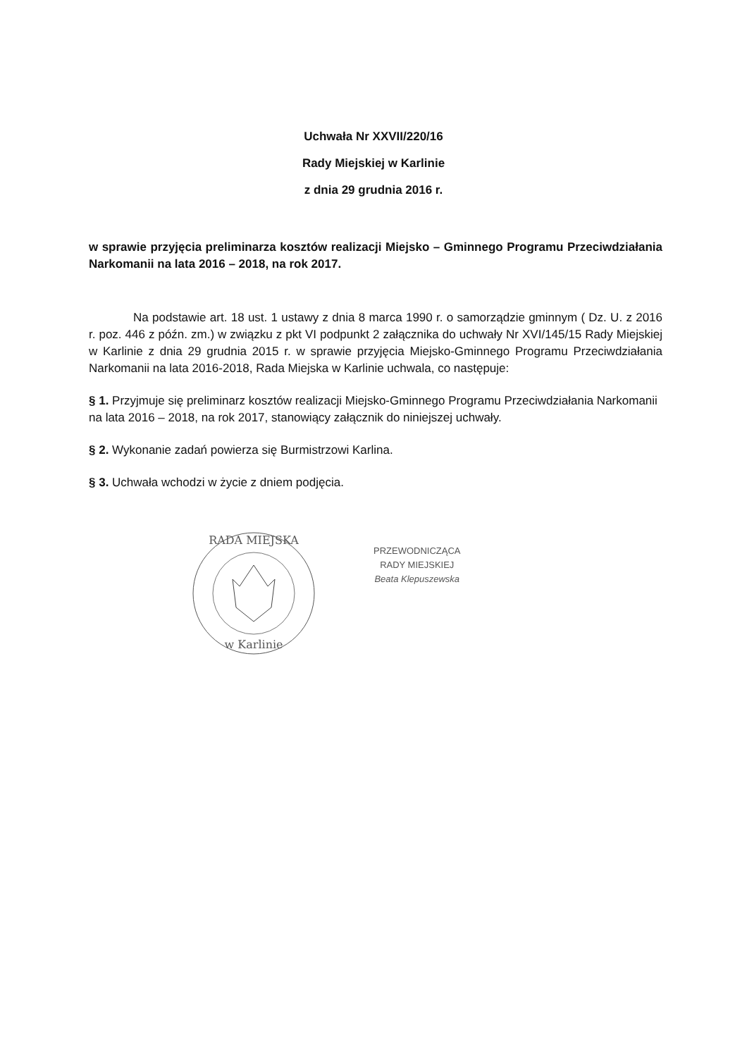Uchwała Nr XXVII/220/16
Rady Miejskiej w Karlinie
z dnia 29 grudnia 2016 r.
w sprawie przyjęcia preliminarza kosztów realizacji Miejsko – Gminnego Programu Przeciwdziałania Narkomanii na lata 2016 – 2018, na rok 2017.
Na podstawie art. 18 ust. 1 ustawy z dnia 8 marca 1990 r. o samorządzie gminnym ( Dz. U. z 2016 r. poz. 446 z późn. zm.) w związku z pkt VI podpunkt 2 załącznika do uchwały Nr XVI/145/15 Rady Miejskiej w Karlinie z dnia 29 grudnia 2015 r. w sprawie przyjęcia Miejsko-Gminnego Programu Przeciwdziałania Narkomanii na lata 2016-2018, Rada Miejska w Karlinie uchwala, co następuje:
§ 1. Przyjmuje się preliminarz kosztów realizacji Miejsko-Gminnego Programu Przeciwdziałania Narkomanii na lata 2016 – 2018, na rok 2017, stanowiący załącznik do niniejszej uchwały.
§ 2. Wykonanie zadań powierza się Burmistrzowi Karlina.
§ 3. Uchwała wchodzi w życie z dniem podjęcia.
RADA MIEJSKA
w Karlinie
PRZEWODNICZĄCA
RADY MIEJSKIEJ
Beata Klepuszewska